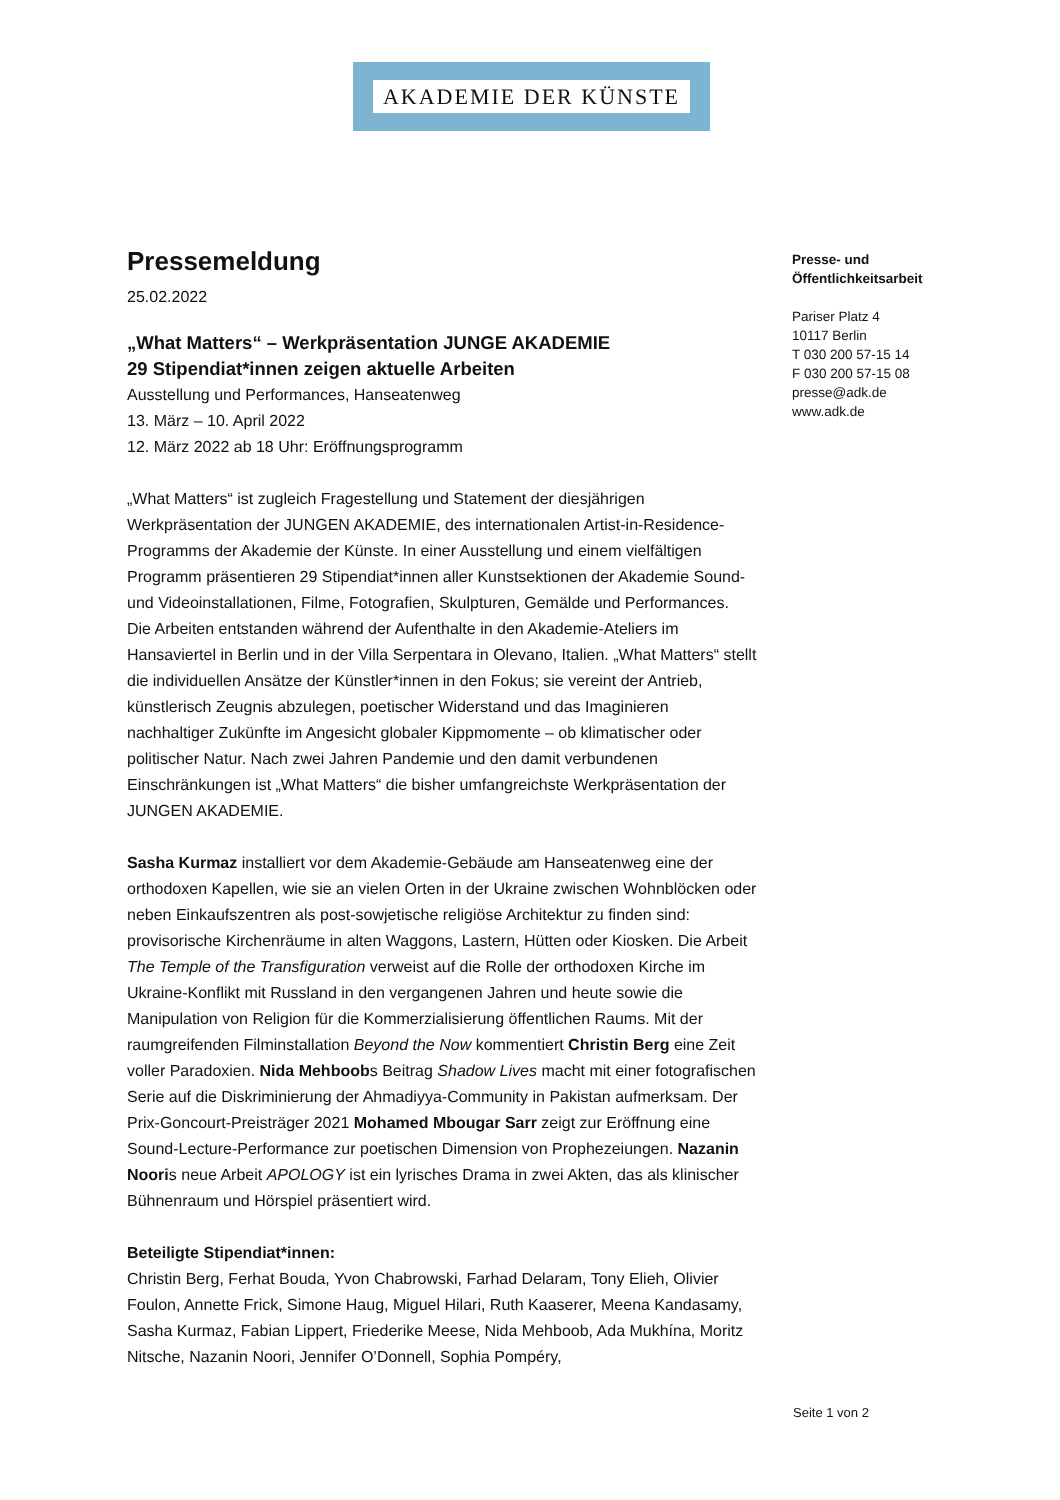AKADEMIE DER KÜNSTE
Pressemeldung
25.02.2022
„What Matters“ – Werkpräsentation JUNGE AKADEMIE
29 Stipendiat*innen zeigen aktuelle Arbeiten
Ausstellung und Performances, Hanseatenweg
13. März – 10. April 2022
12. März 2022 ab 18 Uhr: Eröffnungsprogramm
„What Matters“ ist zugleich Fragestellung und Statement der diesjährigen Werkpräsentation der JUNGEN AKADEMIE, des internationalen Artist-in-Residence-Programms der Akademie der Künste. In einer Ausstellung und einem vielfältigen Programm präsentieren 29 Stipendiat*innen aller Kunstsektionen der Akademie Sound- und Videoinstallationen, Filme, Fotografien, Skulpturen, Gemälde und Performances. Die Arbeiten entstanden während der Aufenthalte in den Akademie-Ateliers im Hansaviertel in Berlin und in der Villa Serpentara in Olevano, Italien. „What Matters“ stellt die individuellen Ansätze der Künstler*innen in den Fokus; sie vereint der Antrieb, künstlerisch Zeugnis abzulegen, poetischer Widerstand und das Imaginieren nachhaltiger Zukünfte im Angesicht globaler Kippmomente – ob klimatischer oder politischer Natur. Nach zwei Jahren Pandemie und den damit verbundenen Einschränkungen ist „What Matters“ die bisher umfangreichste Werkpräsentation der JUNGEN AKADEMIE.
Sasha Kurmaz installiert vor dem Akademie-Gebäude am Hanseatenweg eine der orthodoxen Kapellen, wie sie an vielen Orten in der Ukraine zwischen Wohnblöcken oder neben Einkaufszentren als post-sowjetische religiöse Architektur zu finden sind: provisorische Kirchenräume in alten Waggons, Lastern, Hütten oder Kiosken. Die Arbeit The Temple of the Transfiguration verweist auf die Rolle der orthodoxen Kirche im Ukraine-Konflikt mit Russland in den vergangenen Jahren und heute sowie die Manipulation von Religion für die Kommerzialisierung öffentlichen Raums. Mit der raumgreifenden Filminstallation Beyond the Now kommentiert Christin Berg eine Zeit voller Paradoxien. Nida Mehboobs Beitrag Shadow Lives macht mit einer fotografischen Serie auf die Diskriminierung der Ahmadiyya-Community in Pakistan aufmerksam. Der Prix-Goncourt-Preisträger 2021 Mohamed Mbougar Sarr zeigt zur Eröffnung eine Sound-Lecture-Performance zur poetischen Dimension von Prophezeiungen. Nazanin Nooris neue Arbeit APOLOGY ist ein lyrisches Drama in zwei Akten, das als klinischer Bühnenraum und Hörspiel präsentiert wird.
Beteiligte Stipendiat*innen:
Christin Berg, Ferhat Bouda, Yvon Chabrowski, Farhad Delaram, Tony Elieh, Olivier Foulon, Annette Frick, Simone Haug, Miguel Hilari, Ruth Kaaserer, Meena Kandasamy, Sasha Kurmaz, Fabian Lippert, Friederike Meese, Nida Mehboob, Ada Mukhína, Moritz Nitsche, Nazanin Noori, Jennifer O’Donnell, Sophia Pompéry,
Presse- und
Öffentlichkeitsarbeit
Pariser Platz 4
10117 Berlin
T 030 200 57-15 14
F 030 200 57-15 08
presse@adk.de
www.adk.de
Seite 1 von 2